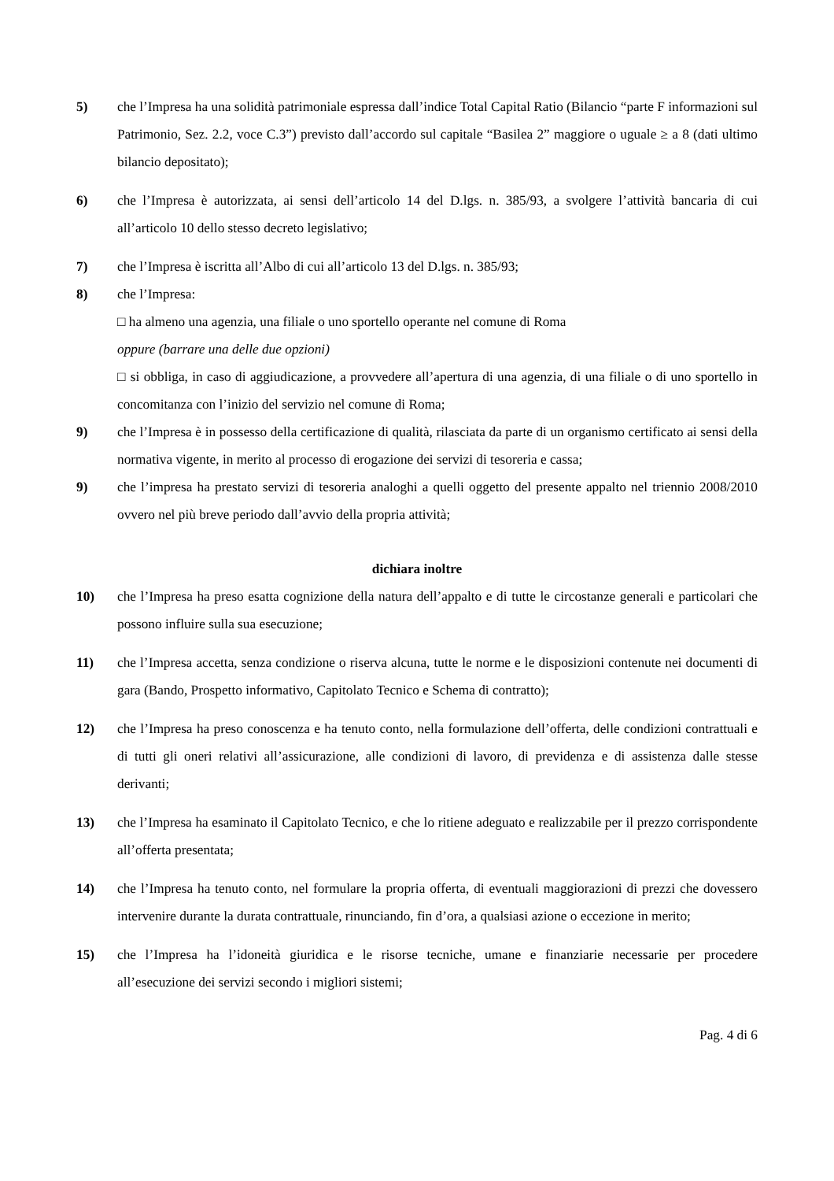5) che l’Impresa ha una solidità patrimoniale espressa dall’indice Total Capital Ratio (Bilancio “parte F informazioni sul Patrimonio, Sez. 2.2, voce C.3”) previsto dall’accordo sul capitale “Basilea 2” maggiore o uguale ≥ a 8 (dati ultimo bilancio depositato);
6) che l’Impresa è autorizzata, ai sensi dell’articolo 14 del D.lgs. n. 385/93, a svolgere l’attività bancaria di cui all’articolo 10 dello stesso decreto legislativo;
7) che l’Impresa è iscritta all’Albo di cui all’articolo 13 del D.lgs. n. 385/93;
8) che l’Impresa:
□ ha almeno una agenzia, una filiale o uno sportello operante nel comune di Roma
oppure (barrare una delle due opzioni)
□ si obbliga, in caso di aggiudicazione, a provvedere all’apertura di una agenzia, di una filiale o di uno sportello in concomitanza con l’inizio del servizio nel comune di Roma;
9) che l’Impresa è in possesso della certificazione di qualità, rilasciata da parte di un organismo certificato ai sensi della normativa vigente, in merito al processo di erogazione dei servizi di tesoreria e cassa;
9) che l’impresa ha prestato servizi di tesoreria analoghi a quelli oggetto del presente appalto nel triennio 2008/2010 ovvero nel più breve periodo dall’avvio della propria attività;
dichiara inoltre
10) che l’Impresa ha preso esatta cognizione della natura dell’appalto e di tutte le circostanze generali e particolari che possono influire sulla sua esecuzione;
11) che l’Impresa accetta, senza condizione o riserva alcuna, tutte le norme e le disposizioni contenute nei documenti di gara (Bando, Prospetto informativo, Capitolato Tecnico e Schema di contratto);
12) che l’Impresa ha preso conoscenza e ha tenuto conto, nella formulazione dell’offerta, delle condizioni contrattuali e di tutti gli oneri relativi all’assicurazione, alle condizioni di lavoro, di previdenza e di assistenza dalle stesse derivanti;
13) che l’Impresa ha esaminato il Capitolato Tecnico, e che lo ritiene adeguato e realizzabile per il prezzo corrispondente all’offerta presentata;
14) che l’Impresa ha tenuto conto, nel formulare la propria offerta, di eventuali maggiorazioni di prezzi che dovessero intervenire durante la durata contrattuale, rinunciando, fin d’ora, a qualsiasi azione o eccezione in merito;
15) che l’Impresa ha l’idoneità giuridica e le risorse tecniche, umane e finanziarie necessarie per procedere all’esecuzione dei servizi secondo i migliori sistemi;
Pag. 4 di 6